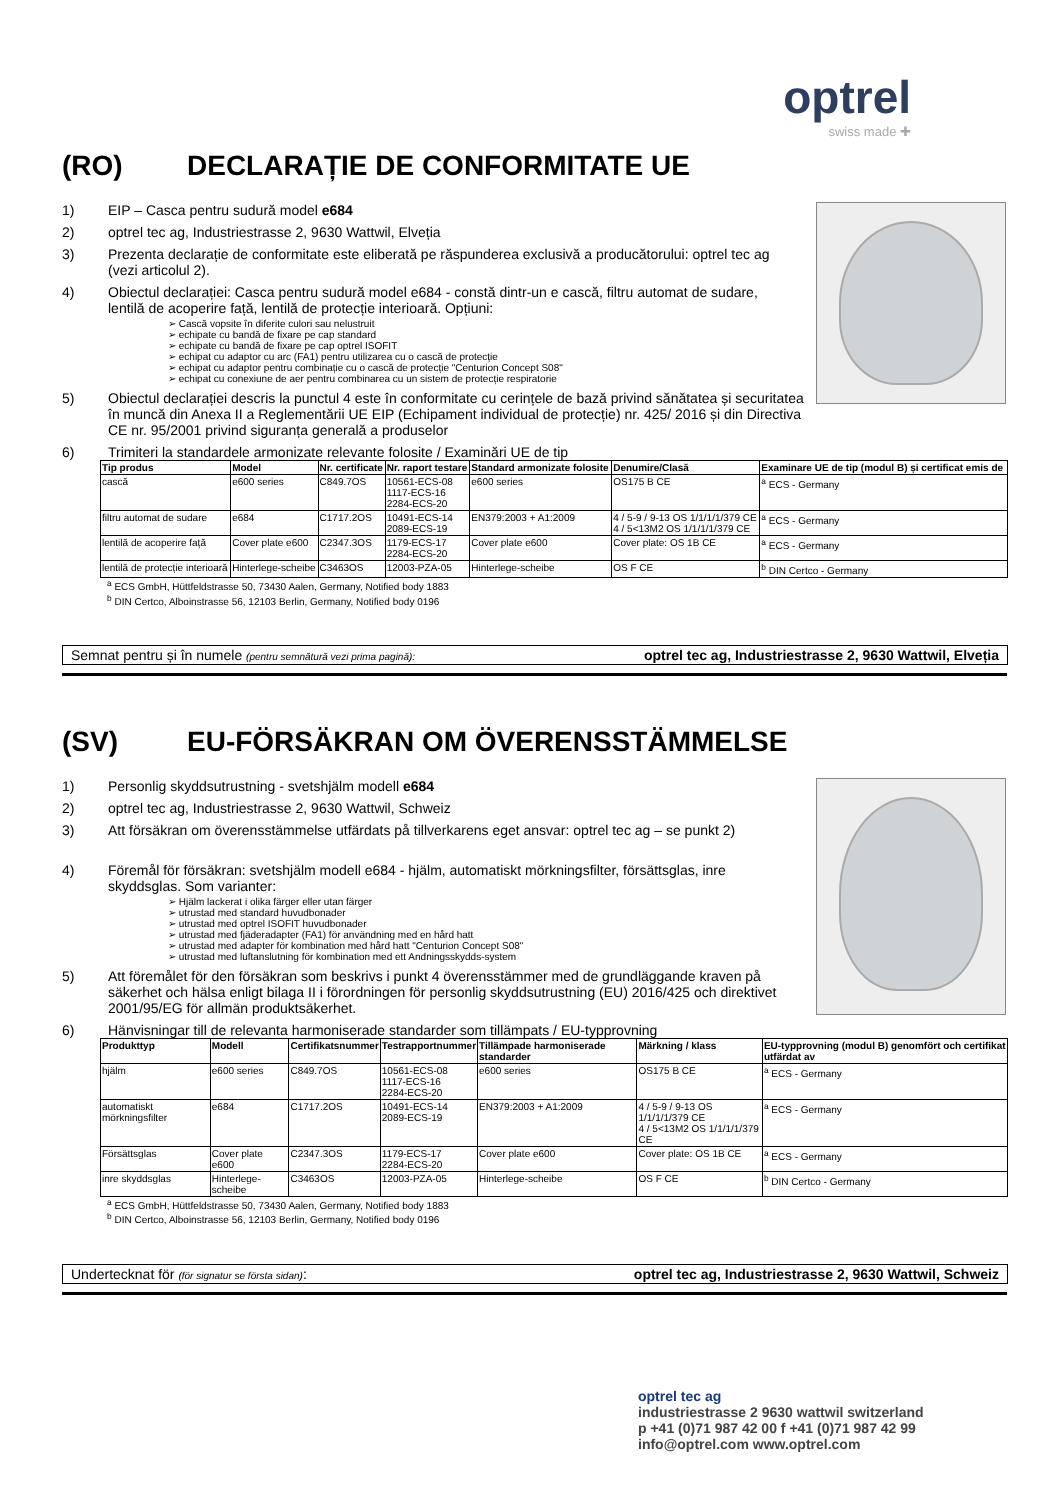optrel
swiss made ✚
(RO) DECLARAȚIE DE CONFORMITATE UE
1) EIP – Casca pentru sudură model e684
2) optrel tec ag, Industriestrasse 2, 9630 Wattwil, Elveția
3) Prezenta declarație de conformitate este eliberată pe răspunderea exclusivă a producătorului: optrel tec ag (vezi articolul 2).
4) Obiectul declarației: Casca pentru sudură model e684 - constă dintr-un e cască, filtru automat de sudare, lentilă de acoperire față, lentilă de protecție interioară. Opțiuni:
➢ Cască vopsite în diferite culori sau nelustruit
➢ echipate cu bandă de fixare pe cap standard
➢ echipate cu bandă de fixare pe cap optrel ISOFIT
➢ echipat cu adaptor cu arc (FA1) pentru utilizarea cu o cască de protecție
➢ echipat cu adaptor pentru combinație cu o cască de protecție "Centurion Concept S08"
➢ echipat cu conexiune de aer pentru combinarea cu un sistem de protecție respiratorie
5) Obiectul declarației descris la punctul 4 este în conformitate cu cerințele de bază privind sănătatea și securitatea în muncă din Anexa II a Reglementării UE EIP (Echipament individual de protecție) nr. 425/ 2016 și din Directiva CE nr. 95/2001 privind siguranța generală a produselor
6) Trimiteri la standardele armonizate relevante folosite / Examinări UE de tip
| Tip produs | Model | Nr. certificate | Nr. raport testare | Standard armonizate folosite | Denumire/Clasă | Examinare UE de tip (modul B) și certificat emis de |
| --- | --- | --- | --- | --- | --- | --- |
| cască | e600 series | C849.7OS | 10561-ECS-08 1117-ECS-16 2284-ECS-20 | e600 series | OS175 B CE | <sup>a</sup> ECS - Germany |
| filtru automat de sudare | e684 | C1717.2OS | 10491-ECS-14 2089-ECS-19 | EN379:2003 + A1:2009 | 4 / 5-9 / 9-13 OS 1/1/1/1/379 CE 4 / 5<13M2 OS 1/1/1/1/379 CE | <sup>a</sup> ECS - Germany |
| lentilă de acoperire față | Cover plate e600 | C2347.3OS | 1179-ECS-17 2284-ECS-20 | Cover plate e600 | Cover plate: OS 1B CE | <sup>a</sup> ECS - Germany |
| lentilă de protecție interioară | Hinterlege-scheibe | C3463OS | 12003-PZA-05 | Hinterlege-scheibe | OS F CE | <sup>b</sup> DIN Certco - Germany |
<sup>a</sup> ECS GmbH, Hüttfeldstrasse 50, 73430 Aalen, Germany, Notified body 1883
<sup>b</sup> DIN Certco, Alboinstrasse 56, 12103 Berlin, Germany, Notified body 0196
Semnat pentru și în numele (pentru semnătură vezi prima pagină): optrel tec ag, Industriestrasse 2, 9630 Wattwil, Elveția
(SV) EU-FÖRSÄKRAN OM ÖVERENSSTÄMMELSE
1) Personlig skyddsutrustning - svetshjälm modell e684
2) optrel tec ag, Industriestrasse 2, 9630 Wattwil, Schweiz
3) Att försäkran om överensstämmelse utfärdats på tillverkarens eget ansvar: optrel tec ag – se punkt 2)
4) Föremål för försäkran: svetshjälm modell e684 - hjälm, automatiskt mörkningsfilter, försättsglas, inre skyddsglas. Som varianter:
➢ Hjälm lackerat i olika färger eller utan färger
➢ utrustad med standard huvudbonader
➢ utrustad med optrel ISOFIT huvudbonader
➢ utrustad med fjäderadapter (FA1) för användning med en hård hatt
➢ utrustad med adapter för kombination med hård hatt "Centurion Concept S08"
➢ utrustad med luftanslutning för kombination med ett Andningsskydds-system
5) Att föremålet för den försäkran som beskrivs i punkt 4 överensstämmer med de grundläggande kraven på säkerhet och hälsa enligt bilaga II i förordningen för personlig skyddsutrustning (EU) 2016/425 och direktivet 2001/95/EG för allmän produktsäkerhet.
6) Hänvisningar till de relevanta harmoniserade standarder som tillämpats / EU-typprovning
| Produkttyp | Modell | Certifikatsnummer | Testrapportnummer | Tillämpade harmoniserade standarder | Märkning / klass | EU-typprovning (modul B) genomfört och certifikat utfärdat av |
| --- | --- | --- | --- | --- | --- | --- |
| hjälm | e600 series | C849.7OS | 10561-ECS-08 1117-ECS-16 2284-ECS-20 | e600 series | OS175 B CE | <sup>a</sup> ECS - Germany |
| automatiskt mörkningsfilter | e684 | C1717.2OS | 10491-ECS-14 2089-ECS-19 | EN379:2003 + A1:2009 | 4 / 5-9 / 9-13 OS 1/1/1/1/379 CE 4 / 5<13M2 OS 1/1/1/1/379 CE | <sup>a</sup> ECS - Germany |
| Försättsglas | Cover plate e600 | C2347.3OS | 1179-ECS-17 2284-ECS-20 | Cover plate e600 | Cover plate: OS 1B CE | <sup>a</sup> ECS - Germany |
| inre skyddsglas | Hinterlege-scheibe | C3463OS | 12003-PZA-05 | Hinterlege-scheibe | OS F CE | <sup>b</sup> DIN Certco - Germany |
<sup>a</sup> ECS GmbH, Hüttfeldstrasse 50, 73430 Aalen, Germany, Notified body 1883
<sup>b</sup> DIN Certco, Alboinstrasse 56, 12103 Berlin, Germany, Notified body 0196
Undertecknat för (för signatur se första sidan): optrel tec ag, Industriestrasse 2, 9630 Wattwil, Schweiz
optrel tec ag
industriestrasse 2 9630 wattwil switzerland
p +41 (0)71 987 42 00 f +41 (0)71 987 42 99
info@optrel.com www.optrel.com